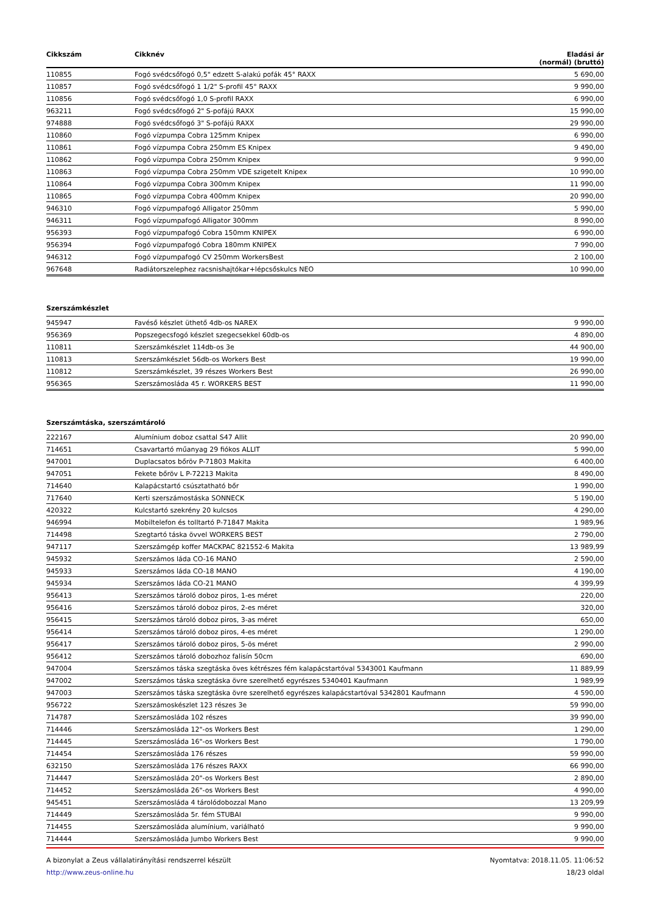| Cikkszám | Cikknév | Eladási ár (normál) (bruttó) |
| --- | --- | --- |
| 110855 | Fogó svédcsőfogó 0,5" edzett S-alakú pofák 45° RAXX | 5 690,00 |
| 110857 | Fogó svédcsőfogó 1 1/2" S-profil 45° RAXX | 9 990,00 |
| 110856 | Fogó svédcsőfogó 1,0 S-profil RAXX | 6 990,00 |
| 963211 | Fogó svédcsőfogó 2" S-pofájú RAXX | 15 990,00 |
| 974888 | Fogó svédcsőfogó 3" S-pofájú RAXX | 29 990,00 |
| 110860 | Fogó vízpumpa Cobra 125mm Knipex | 6 990,00 |
| 110861 | Fogó vízpumpa Cobra 250mm ES Knipex | 9 490,00 |
| 110862 | Fogó vízpumpa Cobra 250mm Knipex | 9 990,00 |
| 110863 | Fogó vízpumpa Cobra 250mm VDE szigetelt Knipex | 10 990,00 |
| 110864 | Fogó vízpumpa Cobra 300mm Knipex | 11 990,00 |
| 110865 | Fogó vízpumpa Cobra 400mm Knipex | 20 990,00 |
| 946310 | Fogó vízpumpafogó Alligator 250mm | 5 990,00 |
| 946311 | Fogó vízpumpafogó Alligator 300mm | 8 990,00 |
| 956393 | Fogó vízpumpafogó Cobra 150mm KNIPEX | 6 990,00 |
| 956394 | Fogó vízpumpafogó Cobra 180mm KNIPEX | 7 990,00 |
| 946312 | Fogó vízpumpafogó CV 250mm WorkersBest | 2 100,00 |
| 967648 | Radiátorszelephez racsnishajtókar+lépcsőskulcs NEO | 10 990,00 |
Szerszámkészlet
| 945947 | Favéső készlet üthető 4db-os NAREX | 9 990,00 |
| 956369 | Popszegecsfogó készlet szegecsekkel 60db-os | 4 890,00 |
| 110811 | Szerszámkészlet 114db-os 3e | 44 900,00 |
| 110813 | Szerszámkészlet 56db-os Workers Best | 19 990,00 |
| 110812 | Szerszámkészlet, 39 részes Workers Best | 26 990,00 |
| 956365 | Szerszámosláda 45 r. WORKERS BEST | 11 990,00 |
Szerszámtáska, szerszámtároló
| 222167 | Alumínium doboz csattal S47 Allit | 20 990,00 |
| 714651 | Csavartartó műanyag 29 fiókos ALLIT | 5 990,00 |
| 947001 | Duplacsatos bőröv P-71803 Makita | 6 400,00 |
| 947051 | Fekete bőröv L P-72213 Makita | 8 490,00 |
| 714640 | Kalapácstartó csúsztatható bőr | 1 990,00 |
| 717640 | Kerti szerszámostáska SONNECK | 5 190,00 |
| 420322 | Kulcstartó szekrény 20 kulcsos | 4 290,00 |
| 946994 | Mobiltelefon és tolltartó P-71847 Makita | 1 989,96 |
| 714498 | Szegtartó táska övvel WORKERS BEST | 2 790,00 |
| 947117 | Szerszámgép koffer MACKPAC 821552-6 Makita | 13 989,99 |
| 945932 | Szerszámos láda CO-16 MANO | 2 590,00 |
| 945933 | Szerszámos láda CO-18 MANO | 4 190,00 |
| 945934 | Szerszámos láda CO-21 MANO | 4 399,99 |
| 956413 | Szerszámos tároló doboz piros, 1-es méret | 220,00 |
| 956416 | Szerszámos tároló doboz piros, 2-es méret | 320,00 |
| 956415 | Szerszámos tároló doboz piros, 3-as méret | 650,00 |
| 956414 | Szerszámos tároló doboz piros, 4-es méret | 1 290,00 |
| 956417 | Szerszámos tároló doboz piros, 5-ös méret | 2 990,00 |
| 956412 | Szerszámos tároló dobozhoz falisín 50cm | 690,00 |
| 947004 | Szerszámos táska szegtáska öves kétrészes fém kalapácstartóval 5343001 Kaufmann | 11 889,99 |
| 947002 | Szerszámos táska szegtáska övre szerelhető egyrészes 5340401 Kaufmann | 1 989,99 |
| 947003 | Szerszámos táska szegtáska övre szerelhető egyrészes kalapácstartóval 5342801 Kaufmann | 4 590,00 |
| 956722 | Szerszámoskészlet 123 részes 3e | 59 990,00 |
| 714787 | Szerszámosláda 102 részes | 39 990,00 |
| 714446 | Szerszámosláda 12"-os Workers Best | 1 290,00 |
| 714445 | Szerszámosláda 16"-os Workers Best | 1 790,00 |
| 714454 | Szerszámosláda 176 részes | 59 990,00 |
| 632150 | Szerszámosláda 176 részes RAXX | 66 990,00 |
| 714447 | Szerszámosláda 20"-os Workers Best | 2 890,00 |
| 714452 | Szerszámosláda 26"-os Workers Best | 4 990,00 |
| 945451 | Szerszámosláda 4 tárolódobozzal Mano | 13 209,99 |
| 714449 | Szerszámosláda 5r. fém STUBAI | 9 990,00 |
| 714455 | Szerszámosláda alumínium, variálható | 9 990,00 |
| 714444 | Szerszámosláda Jumbo Workers Best | 9 990,00 |
A bizonylat a Zeus vállalatirányítási rendszerrel készült
http://www.zeus-online.hu
Nyomtatva: 2018.11.05. 11:06:52
18/23 oldal